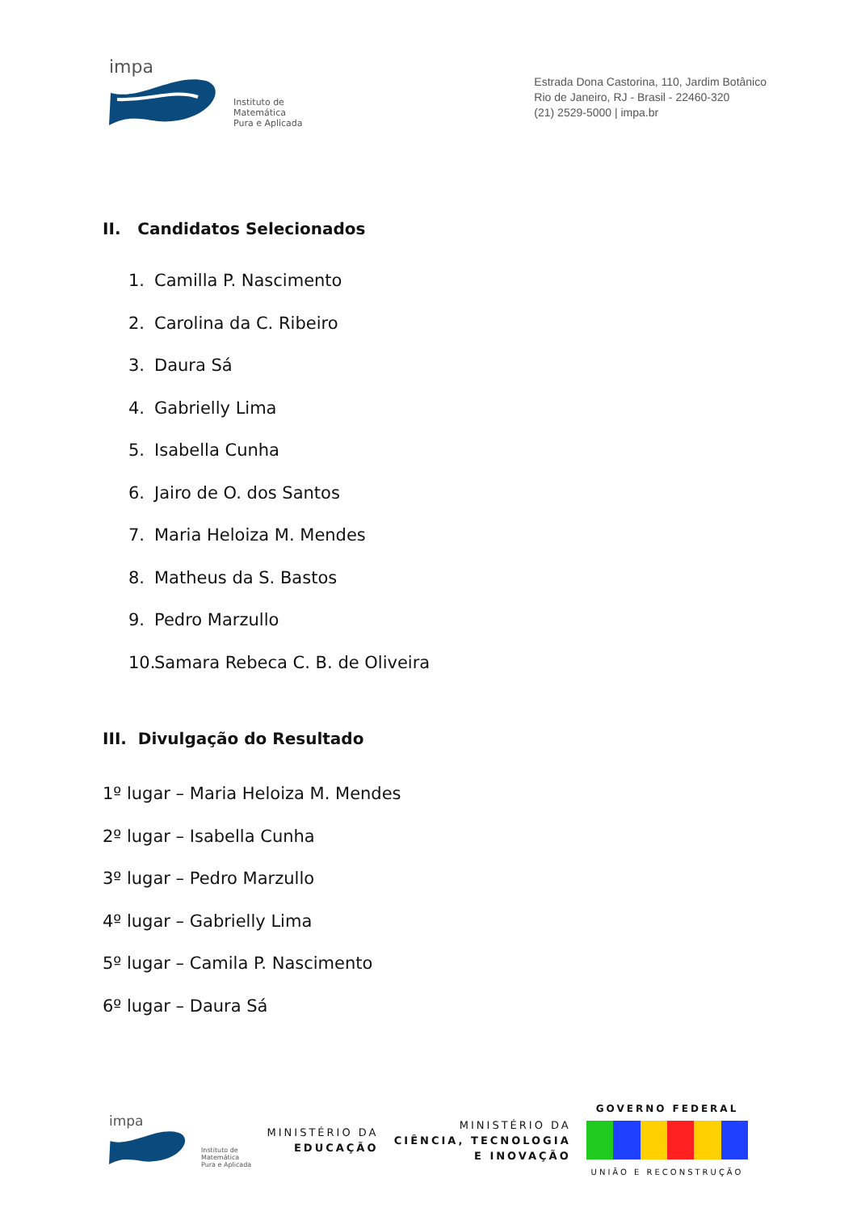impa
Instituto de
Matemática
Pura e Aplicada
Estrada Dona Castorina, 110, Jardim Botânico
Rio de Janeiro, RJ - Brasil - 22460-320
(21) 2529-5000 | impa.br
II. Candidatos Selecionados
1. Camilla P. Nascimento
2. Carolina da C. Ribeiro
3. Daura Sá
4. Gabrielly Lima
5. Isabella Cunha
6. Jairo de O. dos Santos
7. Maria Heloiza M. Mendes
8. Matheus da S. Bastos
9. Pedro Marzullo
10. Samara Rebeca C. B. de Oliveira
III. Divulgação do Resultado
1º lugar – Maria Heloiza M. Mendes
2º lugar – Isabella Cunha
3º lugar – Pedro Marzullo
4º lugar – Gabrielly Lima
5º lugar – Camila P. Nascimento
6º lugar – Daura Sá
impa
Instituto de
Matemática
Pura e Aplicada
MINISTÉRIO DA
EDUCAÇÃO
MINISTÉRIO DA
CIÊNCIA, TECNOLOGIA
E INOVAÇÃO
GOVERNO FEDERAL
UNIÃO E RECONSTRUÇÃO